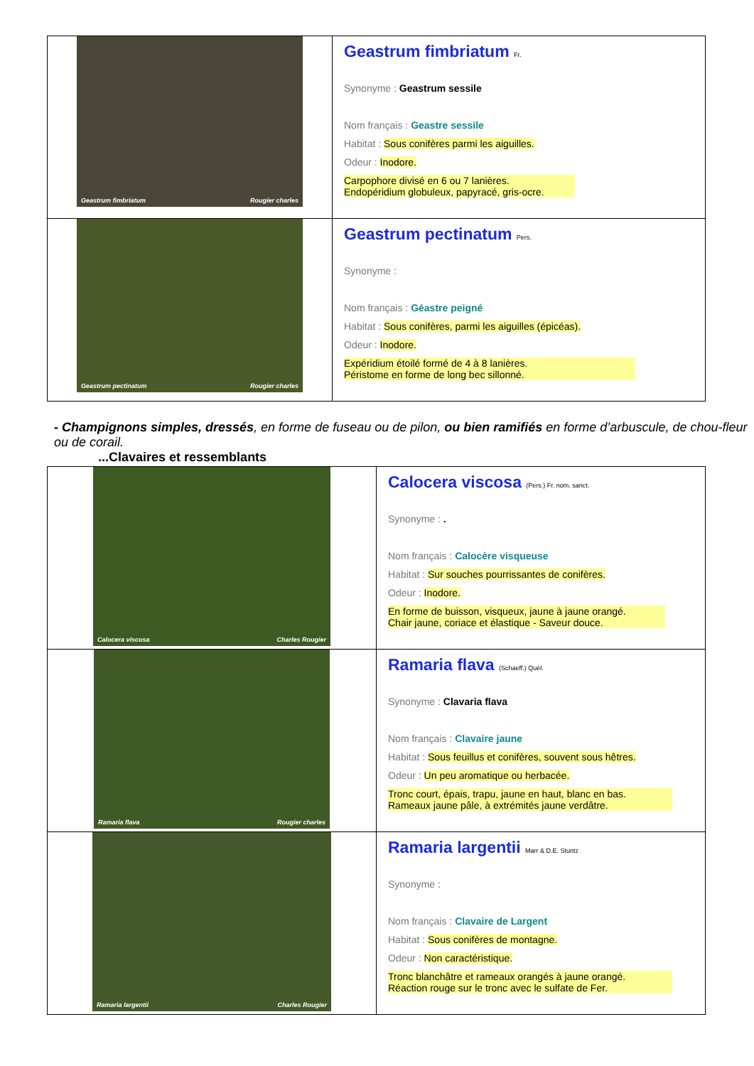| Geastrum fimbriatum Rougier charles | Geastrum fimbriatum Fr. Synonyme : Geastrum sessile Nom français : Geastre sessile Habitat : Sous conifères parmi les aiguilles. Odeur : Inodore. Carpophore divisé en 6 ou 7 lanières. Endopéridium globuleux, papyracé, gris-ocre. |
| Geastrum pectinatum Rougier charles | Geastrum pectinatum Pers. Synonyme : Nom français : Géastre peigné Habitat : Sous conifères, parmi les aiguilles (épicéas). Odeur : Inodore. Expéridium étoilé formé de 4 à 8 lanières. Péristome en forme de long bec sillonné. |
- Champignons simples, dressés, en forme de fuseau ou de pilon, ou bien ramifiés en forme d’arbuscule, de chou-fleur ou de corail.
...Clavaires et ressemblants
| Calocera viscosa Charles Rougier | Calocera viscosa (Pers.) Fr. nom. sanct. Synonyme : . Nom français : Calocère visqueuse Habitat : Sur souches pourrissantes de conifères. Odeur : Inodore. En forme de buisson, visqueux, jaune à jaune orangé. Chair jaune, coriace et élastique - Saveur douce. |
| Ramaria flava Rougier charles | Ramaria flava (Schaeff.) Quél. Synonyme : Clavaria flava Nom français : Clavaire jaune Habitat : Sous feuillus et conifères, souvent sous hêtres. Odeur : Un peu aromatique ou herbacée. Tronc court, épais, trapu, jaune en haut, blanc en bas. Rameaux jaune pâle, à extrémités jaune verdâtre. |
| Ramaria largentii Charles Rougier | Ramaria largentii Marr & D.E. Stuntz Synonyme : Nom français : Clavaire de Largent Habitat : Sous conifères de montagne. Odeur : Non caractéristique. Tronc blanchâtre et rameaux orangés à jaune orangé. Réaction rouge sur le tronc avec le sulfate de Fer. |